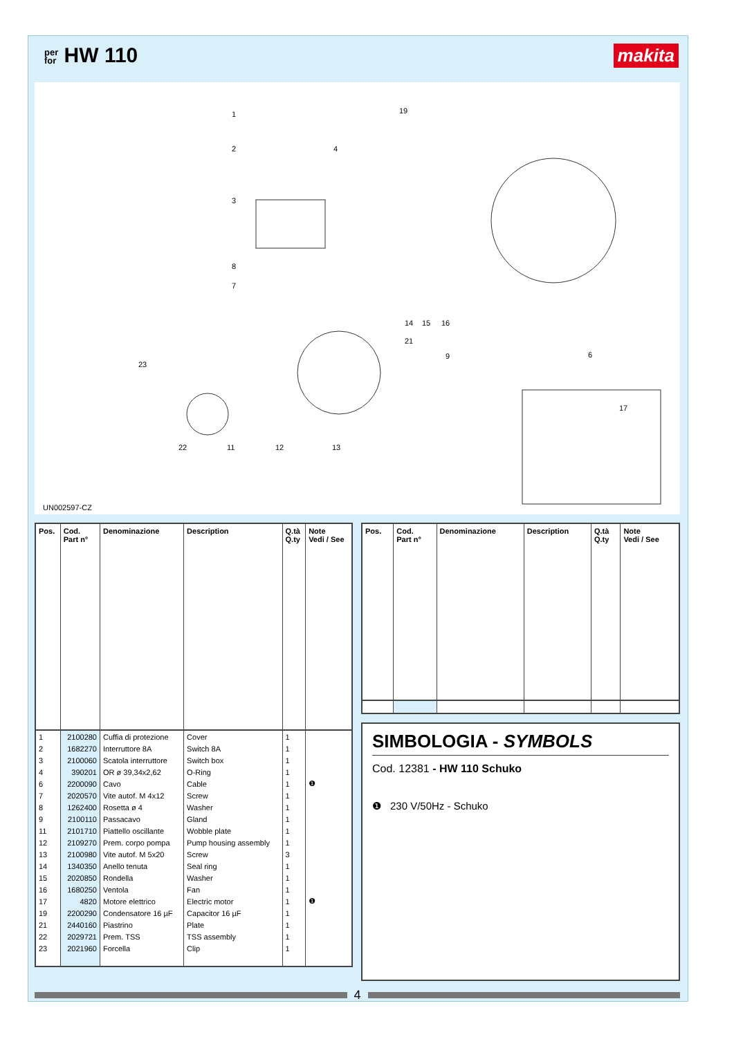per
for HW 110
makita
1
2
3
4
19
8
7
14
15
16
21
9
6
23
22
11
12
13
17
UN002597-CZ
| Pos. | Cod. Part n° | Denominazione | Description | Q.tà Q.ty | Note Vedi / See |
| --- | --- | --- | --- | --- | --- |
| 1 | 2100280 | Cuffia di protezione | Cover | 1 | |
| 2 | 1682270 | Interruttore 8A | Switch 8A | 1 | |
| 3 | 2100060 | Scatola interruttore | Switch box | 1 | |
| 4 | 390201 | OR ø 39,34x2,62 | O-Ring | 1 | |
| 6 | 2200090 | Cavo | Cable | 1 | ❶ |
| 7 | 2020570 | Vite autof. M 4x12 | Screw | 1 | |
| 8 | 1262400 | Rosetta ø 4 | Washer | 1 | |
| 9 | 2100110 | Passacavo | Gland | 1 | |
| 11 | 2101710 | Piattello oscillante | Wobble plate | 1 | |
| 12 | 2109270 | Prem. corpo pompa | Pump housing assembly | 1 | |
| 13 | 2100980 | Vite autof. M 5x20 | Screw | 3 | |
| 14 | 1340350 | Anello tenuta | Seal ring | 1 | |
| 15 | 2020850 | Rondella | Washer | 1 | |
| 16 | 1680250 | Ventola | Fan | 1 | |
| 17 | 4820 | Motore elettrico | Electric motor | 1 | ❶ |
| 19 | 2200290 | Condensatore 16 µF | Capacitor 16 µF | 1 | |
| 21 | 2440160 | Piastrino | Plate | 1 | |
| 22 | 2029721 | Prem. TSS | TSS assembly | 1 | |
| 23 | 2021960 | Forcella | Clip | 1 | |
| Pos. | Cod. Part n° | Denominazione | Description | Q.tà Q.ty | Note Vedi / See |
| --- | --- | --- | --- | --- | --- |
SIMBOLOGIA - SYMBOLS
Cod. 12381 - HW 110 Schuko
❶ 230 V/50Hz - Schuko
4